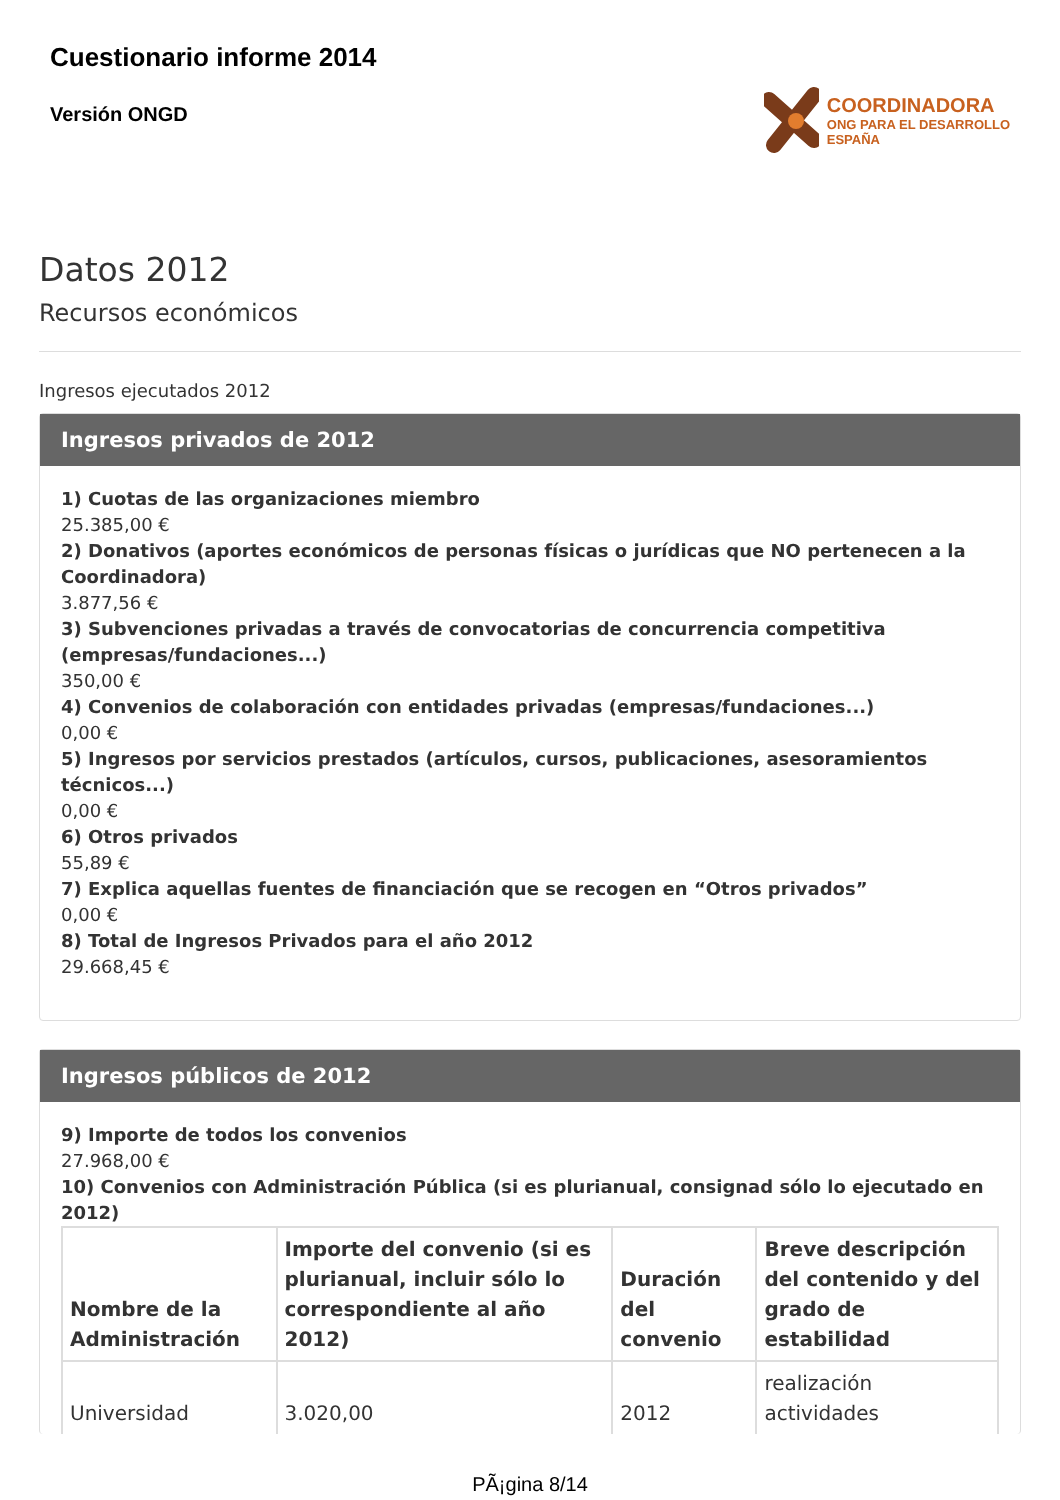Cuestionario informe 2014
Versión ONGD
COORDINADORA
ONG PARA EL DESARROLLO
ESPAÑA
Datos 2012
Recursos económicos
Ingresos ejecutados 2012
Ingresos privados de 2012
1) Cuotas de las organizaciones miembro
25.385,00 €
2) Donativos (aportes económicos de personas físicas o jurídicas que NO pertenecen a la Coordinadora)
3.877,56 €
3) Subvenciones privadas a través de convocatorias de concurrencia competitiva (empresas/fundaciones...)
350,00 €
4) Convenios de colaboración con entidades privadas (empresas/fundaciones...)
0,00 €
5) Ingresos por servicios prestados (artículos, cursos, publicaciones, asesoramientos técnicos...)
0,00 €
6) Otros privados
55,89 €
7) Explica aquellas fuentes de financiación que se recogen en “Otros privados”
0,00 €
8) Total de Ingresos Privados para el año 2012
29.668,45 €
Ingresos públicos de 2012
9) Importe de todos los convenios
27.968,00 €
10) Convenios con Administración Pública (si es plurianual, consignad sólo lo ejecutado en 2012)
| Nombre de la Administración | Importe del convenio (si es plurianual, incluir sólo lo correspondiente al año 2012) | Duración del convenio | Breve descripción del contenido y del grado de estabilidad |
| --- | --- | --- | --- |
| Universidad | 3.020,00 | 2012 | realización actividades |
PÃ¡gina 8/14